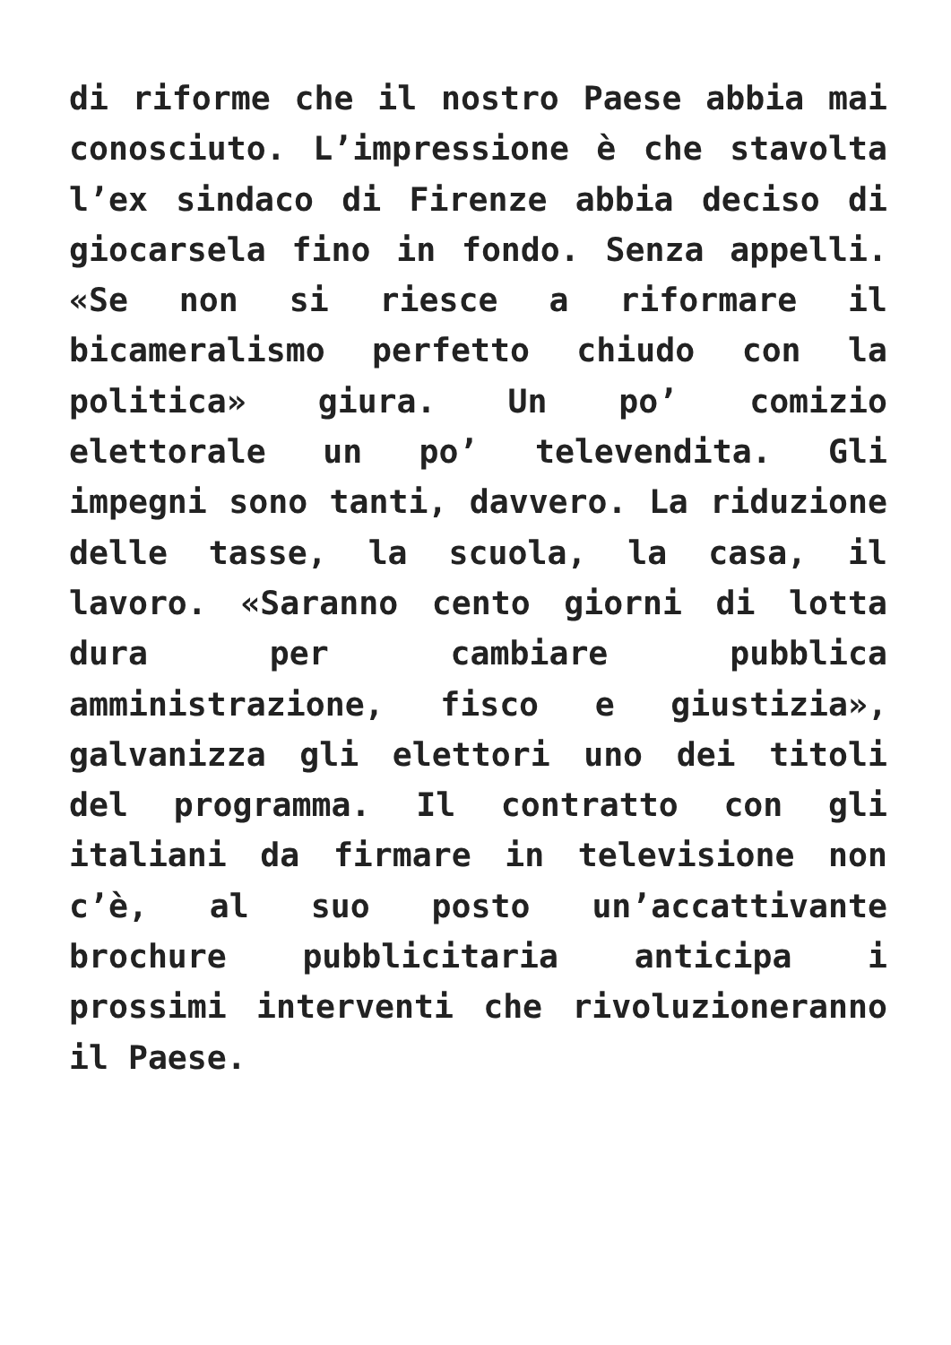di riforme che il nostro Paese abbia mai conosciuto. L’impressione è che stavolta l’ex sindaco di Firenze abbia deciso di giocarsela fino in fondo. Senza appelli. «Se non si riesce a riformare il bicameralismo perfetto chiudo con la politica» giura. Un po’ comizio elettorale un po’ televendita. Gli impegni sono tanti, davvero. La riduzione delle tasse, la scuola, la casa, il lavoro. «Saranno cento giorni di lotta dura per cambiare pubblica amministrazione, fisco e giustizia», galvanizza gli elettori uno dei titoli del programma. Il contratto con gli italiani da firmare in televisione non c’è, al suo posto un’accattivante brochure pubblicitaria anticipa i prossimi interventi che rivoluzioneranno il Paese.